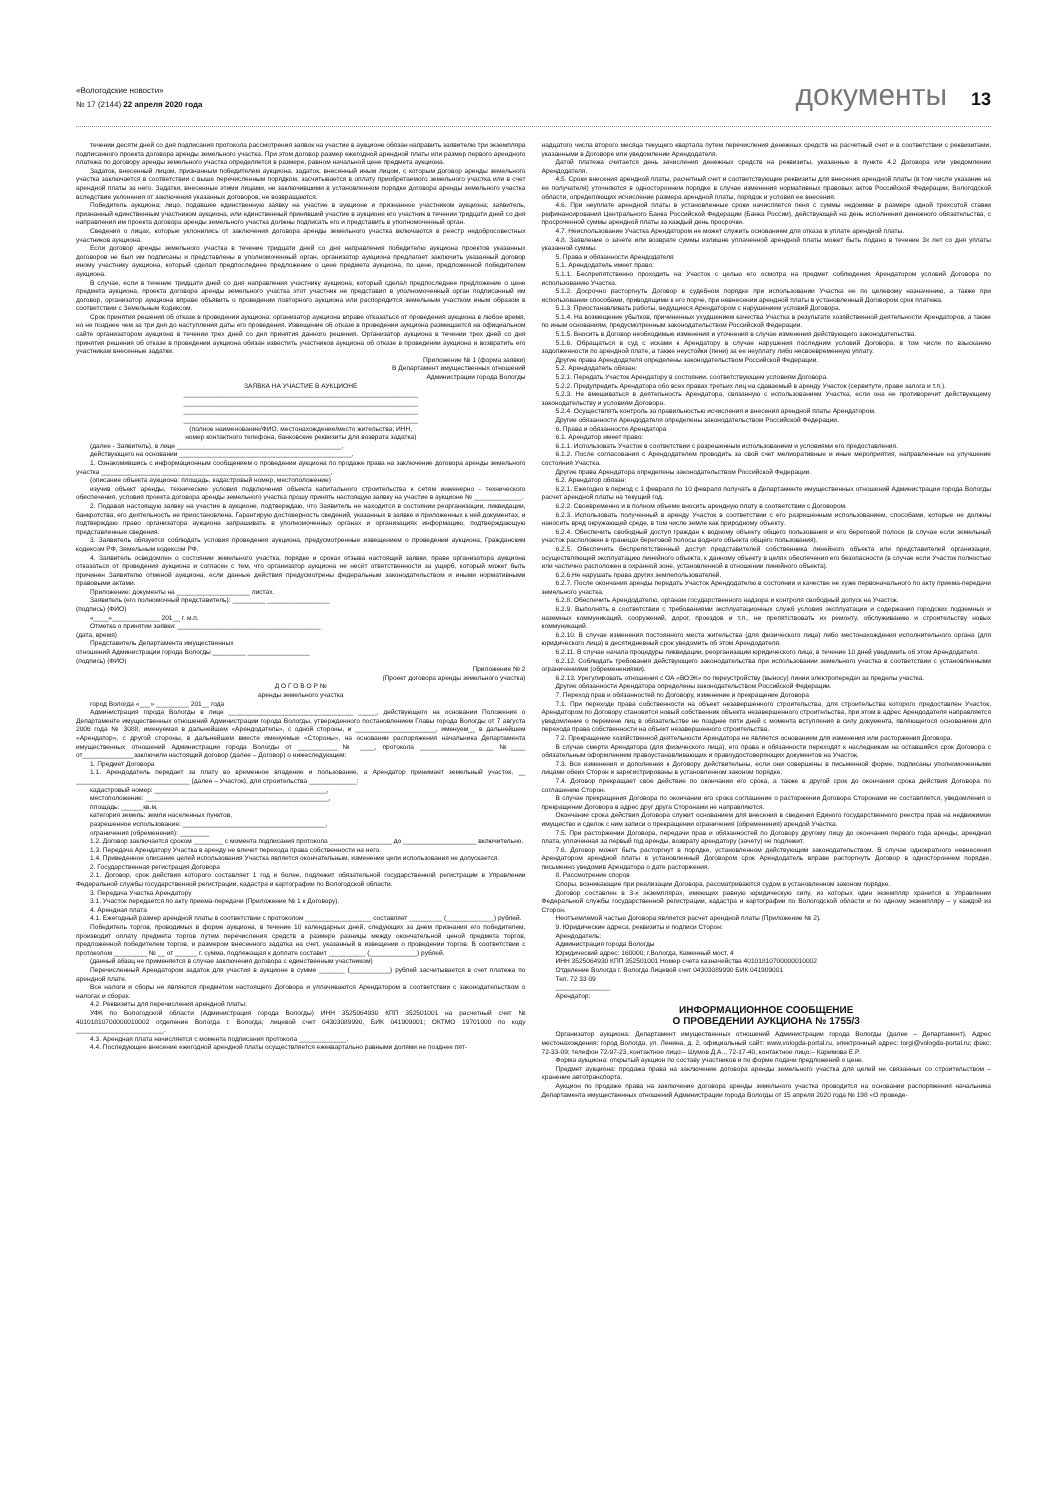«Вологодские новости»
№ 17 (2144) 22 апреля 2020 года
документы 13
течении десяти дней со дня подписания протокола рассмотрения заявок на участие в аукционе обязан направить заявителю три экземпляра подписанного проекта договора аренды земельного участка. При этом договор размер ежегодной арендной платы или размер первого арендного платежа по договору аренды земельного участка определяется в размере, равном начальной цене предмета аукциона.
Задаток, внесенный лицом, признанным победителем аукциона, задаток, внесенный иным лицом, с которым договор аренды земельного участка заключается в соответствии с выше перечисленным порядком, засчитывается в оплату приобретаемого земельного участка или в счет арендной платы за него. Задатки, внесенные этими лицами, не заключившими в установленном порядке договора аренды земельного участка вследствие уклонения от заключения указанных договоров, не возвращаются.
Победитель аукциона; лицо, подавшее единственную заявку на участие в аукционе и признанное участником аукциона; заявитель, признанный единственным участником аукциона, или единственный принявший участие в аукционе его участник в течении тридцати дней со дня направления им проекта договора аренды земельного участка должны подписать его и представить в уполномоченный орган.
Сведения о лицах, которые уклонились от заключения договора аренды земельного участка включаются в реестр недобросовестных участников аукциона.
Если договор аренды земельного участка в течение тридцати дней со дня направления победителю аукциона проектов указанных договоров не был им подписаны и представлены в уполномоченный орган, организатор аукциона предлагает заключить указанный договор иному участнику аукциона, который сделал предпоследнее предложение о цене предмета аукциона, по цене, предложенной победителем аукциона.
В случае, если в течение тридцати дней со дня направления участнику аукциона, который сделал предпоследнее предложение о цене предмета аукциона, проекта договора аренды земельного участка этот участник не представил в уполномоченный орган подписанный им договор, организатор аукциона вправе объявить о проведении повторного аукциона или распорядится земельным участком иным образом в соответствии с Земельным Кодексом.
Срок принятия решения об отказе в проведении аукциона: организатор аукциона вправе отказаться от проведения аукциона в любое время, но не позднее чем за три дня до наступления даты его проведения. Извещение об отказе в проведении аукциона размещается на официальном сайте организатором аукциона в течении трех дней со дня принятия данного решения. Организатор аукциона в течении трех дней со дня принятия решения об отказе в проведении аукциона обязан известить участников аукциона об отказе в проведении аукциона и возвратить его участникам внесенные задатки.
Приложение № 1 (форма заявки)
В Департамент имущественных отношений
Администрации города Вологды
ЗАЯВКА НА УЧАСТИЕ В АУКЦИОНЕ
________________________________________________________________
________________________________________________________________
________________________________________________________________
________________________________________________________________
(полное наименование/ФИО, местонахождение/место жительства; ИНН,
номер контактного телефона, банковские реквизиты для возврата задатка)
(далее - Заявитель), в лице _____________________________________________,
действующего на основании _______________________________________________,
1. Ознакомившись с информационным сообщением о проведении аукциона по продаже права на заключение договора аренды земельного участка ________________ ______________________________________________,
(описание объекта аукциона: площадь, кадастровый номер, местоположение)
изучив объект аренды, технические условия подключения объекта капитального строительства к сетям инженерно - технического обеспечения, условия проекта договора аренды земельного участка прошу принять настоящую заявку на участие в аукционе № _____________.
2. Подавая настоящую заявку на участие в аукционе, подтверждаю, что Заявитель не находится в состоянии реорганизации, ликвидации, банкротства, его деятельность не приостановлена. Гарантирую достоверность сведений, указанных в заявке и приложенных к ней документах, и подтверждаю право организатора аукциона запрашивать в уполномоченных органах и организациях информацию, подтверждающую представленные сведения.
3. Заявитель обязуется соблюдать условия проведения аукциона, предусмотренные извещением о проведении аукциона, Гражданским кодексом РФ, Земельным кодексом РФ.
4. Заявитель осведомлен о состоянии земельного участка, порядке и сроках отзыва настоящей заявки, праве организатора аукциона отказаться от проведения аукциона и согласен с тем, что организатор аукциона не несёт ответственности за ущерб, который может быть причинен Заявителю отменой аукциона, если данные действия предусмотрены федеральным законодательством и иными нормативными правовыми актами.
Приложение: документы на ____________________ листах.
Заявитель (его полномочный представитель): _________ _________________
(подпись) (ФИО)
«____»_____________ 201__ г. м.п.
Отметка о принятии заявки: _______________________________________
(дата, время)
Представитель Департамента имущественных
отношений Администрации города Вологды _________ _________________
(подпись) (ФИО)
Приложение № 2
(Проект договора аренды земельного участка)
Д О Г О В О Р №
аренды земельного участка
город Вологда «___» _________ 201__ года
Администрация города Вологды в лице __________________________________ _____, действующего на основании Положения о Департаменте имущественных отношений Администрации города Вологды, утвержденного постановлением Главы города Вологды от 7 августа 2006 года № 3088, именуемая в дальнейшем «Арендодатель», с одной стороны, и ______________________, именуем__ в дальнейшем «Арендатор», с другой стороны, в дальнейшем вместе именуемые «Стороны», на основании распоряжения начальника Департамента имущественных отношений Администрации города Вологды от ___________№ ____, протокола ____________________ №____ от______________заключили настоящий договор (далее – Договор) о нижеследующем:
1. Предмет Договора
1.1. Арендодатель передает за плату во временное владение и пользование, а Арендатор принимает земельный участок, __ _______________________________ (далее – Участок), для строительства _____________:
кадастровый номер: _______________________________________________,
местоположение: __________________________________________________,
площадь: ______кв.м,
категория земель: земли населенных пунктов,
разрешенное использование: _______________________________________,
ограничения (обременения): ________
1.2. Договор заключается сроком ________ с момента подписания протокола _________________ до ____________________ включительно.
1.3. Передача Арендатору Участка в аренду не влечет перехода права собственности на него.
1.4. Приведенное описание целей использования Участка является окончательным, изменение цели использования не допускается.
2. Государственная регистрация Договора
2.1. Договор, срок действия которого составляет 1 год и более, подлежит обязательной государственной регистрации в Управлении Федеральной службы государственной регистрации, кадастра и картографии по Вологодской области.
3. Передача Участка Арендатору
3.1. Участок передается по акту приема-передачи (Приложение № 1 к Договору).
4. Арендная плата
4.1. Ежегодный размер арендной платы в соответствии с протоколом __________________ составляет _________ (_____________) рублей.
Победитель торгов, проводимых в форме аукциона, в течение 10 календарных дней, следующих за днем признания его победителем, производит оплату предмета торгов путем перечисления средств в размере разницы между окончательной ценой предмета торгов, предложенной победителем торгов, и размером внесенного задатка на счет, указанный в извещении о проведении торгов. В соответствии с протоколом _________ № __ от ______ г. сумма, подлежащая к доплате составит __________ (_____________) рублей.
(данный абзац не применяется в случае заключения договора с единственным участником)
Перечисленный Арендатором задаток для участия в аукционе в сумме _______ (___________) рублей засчитывается в счет платежа по арендной плате.
Все налоги и сборы не являются предметом настоящего Договора и уплачиваются Арендатором в соответствии с законодательством о налогах и сборах.
4.2. Реквизиты для перечисления арендной платы:
УФК по Вологодской области (Администрация города Вологды) ИНН 3525064930 КПП 352501001 на расчетный счет № 40101810700000010002 отделение Вологда г. Вологда; лицевой счет 04303089990, БИК 041909001; ОКТМО 19701000 по коду ________________________.
4.3. Арендная плата начисляется с момента подписания протокола _____________.
4.4. Последующее внесение ежегодной арендной платы осуществляется ежеквартально равными долями не позднее пят-
надцатого числа второго месяца текущего квартала путем перечисления денежных средств на расчетный счет и в соответствии с реквизитами, указанными в Договоре или уведомлении Арендодателя.
Датой платежа считается день зачисления денежных средств на реквизиты, указанные в пункте 4.2 Договора или уведомлении Арендодателя.
4.5. Сроки внесения арендной платы, расчетный счет и соответствующие реквизиты для внесения арендной платы (в том числе указание на ее получателя) уточняются в одностороннем порядке в случае изменения нормативных правовых актов Российской Федерации, Вологодской области, определяющих исчисление размера арендной платы, порядок и условия ее внесения.
4.6. При неуплате арендной платы в установленные сроки начисляется пеня с суммы недоимки в размере одной трехсотой ставки рефинансирования Центрального Банка Российской Федерации (Банка России), действующей на день исполнения денежного обязательства, с просроченной суммы арендной платы за каждый день просрочки.
4.7. Неиспользование Участка Арендатором не может служить основанием для отказа в уплате арендной платы.
4.8. Заявление о зачете или возврате суммы излишне уплаченной арендной платы может быть подано в течение 3х лет со дня уплаты указанной суммы.
5. Права и обязанности Арендодателя
5.1. Арендодатель имеет право:
5.1.1. Беспрепятственно проходить на Участок с целью его осмотра на предмет соблюдения Арендатором условий Договора по использованию Участка.
5.1.2. Досрочно расторгнуть Договор в судебном порядке при использовании Участка не по целевому назначению, а также при использовании способами, приводящими к его порче, при невнесении арендной платы в установленный Договором срок платежа.
5.1.3. Приостанавливать работы, ведущиеся Арендатором с нарушением условий Договора.
5.1.4. На возмещение убытков, причиненных ухудшением качества Участка в результате хозяйственной деятельности Арендаторов, а также по иным основаниям, предусмотренным законодательством Российской Федерации.
5.1.5. Вносить в Договор необходимые изменения и уточнения в случае изменения действующего законодательства.
5.1.6. Обращаться в суд с исками к Арендатору в случае нарушения последним условий Договора, в том числе по взысканию задолженности по арендной плате, а также неустойки (пени) за ее неуплату либо несвоевременную уплату.
Другие права Арендодателя определены законодательством Российской Федерации.
5.2. Арендодатель обязан:
5.2.1. Передать Участок Арендатору в состоянии, соответствующем условиям Договора.
5.2.2. Предупредить Арендатора обо всех правах третьих лиц на сдаваемый в аренду Участок (сервитуте, праве залога и т.п.).
5.2.3. Не вмешиваться в деятельность Арендатора, связанную с использованием Участка, если она не противоречит действующему законодательству и условиям Договора.
5.2.4. Осуществлять контроль за правильностью исчисления и внесения арендной платы Арендатором.
Другие обязанности Арендодателя определены законодательством Российской Федерации.
6. Права и обязанности Арендатора
6.1. Арендатор имеет право:
6.1.1. Использовать Участок в соответствии с разрешенным использованием и условиями его предоставления.
6.1.2. После согласования с Арендодателем проводить за свой счет мелиоративные и иные мероприятия, направленные на улучшение состояния Участка.
Другие права Арендатора определены законодательством Российской Федерации.
6.2. Арендатор обязан:
6.2.1. Ежегодно в период с 1 февраля по 10 февраля получать в Департаменте имущественных отношений Администрации города Вологды расчет арендной платы на текущий год.
6.2.2. Своевременно и в полном объеме вносить арендную плату в соответствии с Договором.
6.2.3. Использовать полученный в аренду Участок в соответствии с его разрешенным использованием, способами, которые не должны наносить вред окружающей среде, в том числе земле как природному объекту.
6.2.4. Обеспечить свободный доступ граждан к водному объекту общего пользования и его береговой полосе (в случае если земельный участок расположен в границах береговой полосы водного объекта общего пользования).
6.2.5. Обеспечить беспрепятственный доступ представителей собственника линейного объекта или представителей организации, осуществляющей эксплуатацию линейного объекта, к данному объекту в целях обеспечения его безопасности (в случае если Участок полностью или частично расположен в охранной зоне, установленной в отношении линейного объекта).
6.2.6.Не нарушать права других землепользователей.
6.2.7. После окончания аренды передать Участок Арендодателю в состоянии и качестве не хуже первоначального по акту приема-передачи земельного участка.
6.2.8. Обеспечить Арендодателю, органам государственного надзора и контроля свободный допуск на Участок.
6.2.9. Выполнять в соответствии с требованиями эксплуатационных служб условия эксплуатации и содержания городских подземных и наземных коммуникаций, сооружений, дорог, проездов и т.п., не препятствовать их ремонту, обслуживанию и строительству новых коммуникаций.
6.2.10. В случае изменения постоянного места жительства (для физического лица) либо местонахождения исполнительного органа (для юридического лица) в десятидневный срок уведомить об этом Арендодателя.
6.2.11. В случае начала процедуры ликвидации, реорганизации юридического лица, в течение 10 дней уведомить об этом Арендодателя.
6.2.12. Соблюдать требования действующего законодательства при использовании земельного участка в соответствии с установленными ограничениями (обременениями).
6.2.13. Урегулировать отношения с ОА «ВОЭК» по переустройству (выносу) линии электропередач за пределы участка.
Другие обязанности Арендатора определены законодательством Российской Федерации.
7. Переход прав и обязанностей по Договору, изменение и прекращение Договора
7.1. При переходе права собственности на объект незавершенного строительства, для строительства которого предоставлен Участок, Арендатором по Договору становится новый собственник объекта незавершенного строительства, при этом в адрес Арендодателя направляется уведомление о перемене лиц в обязательстве не позднее пяти дней с момента вступления в силу документа, являющегося основанием для перехода права собственности на объект незавершенного строительства.
7.2. Прекращение хозяйственной деятельности Арендатора не является основанием для изменения или расторжения Договора.
В случае смерти Арендатора (для физического лица), его права и обязанности переходят к наследникам на оставшийся срок Договора с обязательным оформлением правоустанавливающих и правоудостоверяющих документов на Участок.
7.3. Все изменения и дополнения к Договору действительны, если они совершены в письменной форме, подписаны уполномоченными лицами обеих Сторон и зарегистрированы в установленном законом порядке.
7.4. Договор прекращает свое действие по окончании его срока, а также в другой срок до окончания срока действия Договора по соглашению Сторон.
В случае прекращения Договора по окончании его срока соглашение о расторжении Договора Сторонами не составляется, уведомления о прекращении Договора в адрес друг друга Сторонами не направляются.
Окончание срока действия Договора служит основанием для внесения в сведения Единого государственного реестра прав на недвижимое имущество и сделок с ним записи о прекращении ограничения (обременения) арендой Участка.
7.5. При расторжении Договора, передачи прав и обязанностей по Договору другому лицу до окончания первого года аренды, арендная плата, уплаченная за первый год аренды, возврату арендатору (зачету) не подлежит.
7.6. Договор может быть расторгнут в порядке, установленном действующим законодательством. В случае однократного невнесения Арендатором арендной платы в установленный Договором срок Арендодатель вправе расторгнуть Договор в одностороннем порядке, письменно уведомив Арендатора о дате расторжения.
8. Рассмотрение споров
Споры, возникающие при реализации Договора, рассматриваются судом в установленном законом порядке.
Договор составлен в 3-х экземплярах, имеющих равную юридическую силу, из которых один экземпляр хранится в Управлении Федеральной службы государственной регистрации, кадастра и картографии по Вологодской области и по одному экземпляру – у каждой из Сторон.
Неотъемлемой частью Договора является расчет арендной платы (Приложение № 2).
9. Юридические адреса, реквизиты и подписи Сторон:
Арендодатель:
Администрация города Вологды
Юридический адрес: 160000, г.Вологда, Каменный мост, 4
ИНН 3525064930 КПП 352501001 Номер счета казначейства 40101810700000010002
Отделение Вологда г. Вологда Лицевой счет 04303089990 БИК 041909001
Тел. 72 33 09
_______________
Арендатор:
ИНФОРМАЦИОННОЕ СООБЩЕНИЕ
О ПРОВЕДЕНИИ АУКЦИОНА № 1755/3
Организатор аукциона: Департамент имущественных отношений Администрации города Вологды (далее – Департамент). Адрес местонахождения: город Вологда, ул. Ленина, д. 2, официальный сайт: www.vologda-portal.ru, электронный адрес: torgi@vologda-portal.ru; факс: 72-33-09; телефон 72-97-23, контактное лицо:– Шумов Д.А.., 72-17-40, контактное лицо:– Каримова Е.Р.
Форма аукциона: открытый аукцион по составу участников и по форме подачи предложений о цене.
Предмет аукциона: продажа права на заключение договора аренды земельного участка для целей не связанных со строительством – хранение автотранспорта.
Аукцион по продаже права на заключение договора аренды земельного участка проводится на основании распоряжения начальника Департамента имущественных отношений Администрации города Вологды от 15 апреля 2020 года № 198 «О проведе-